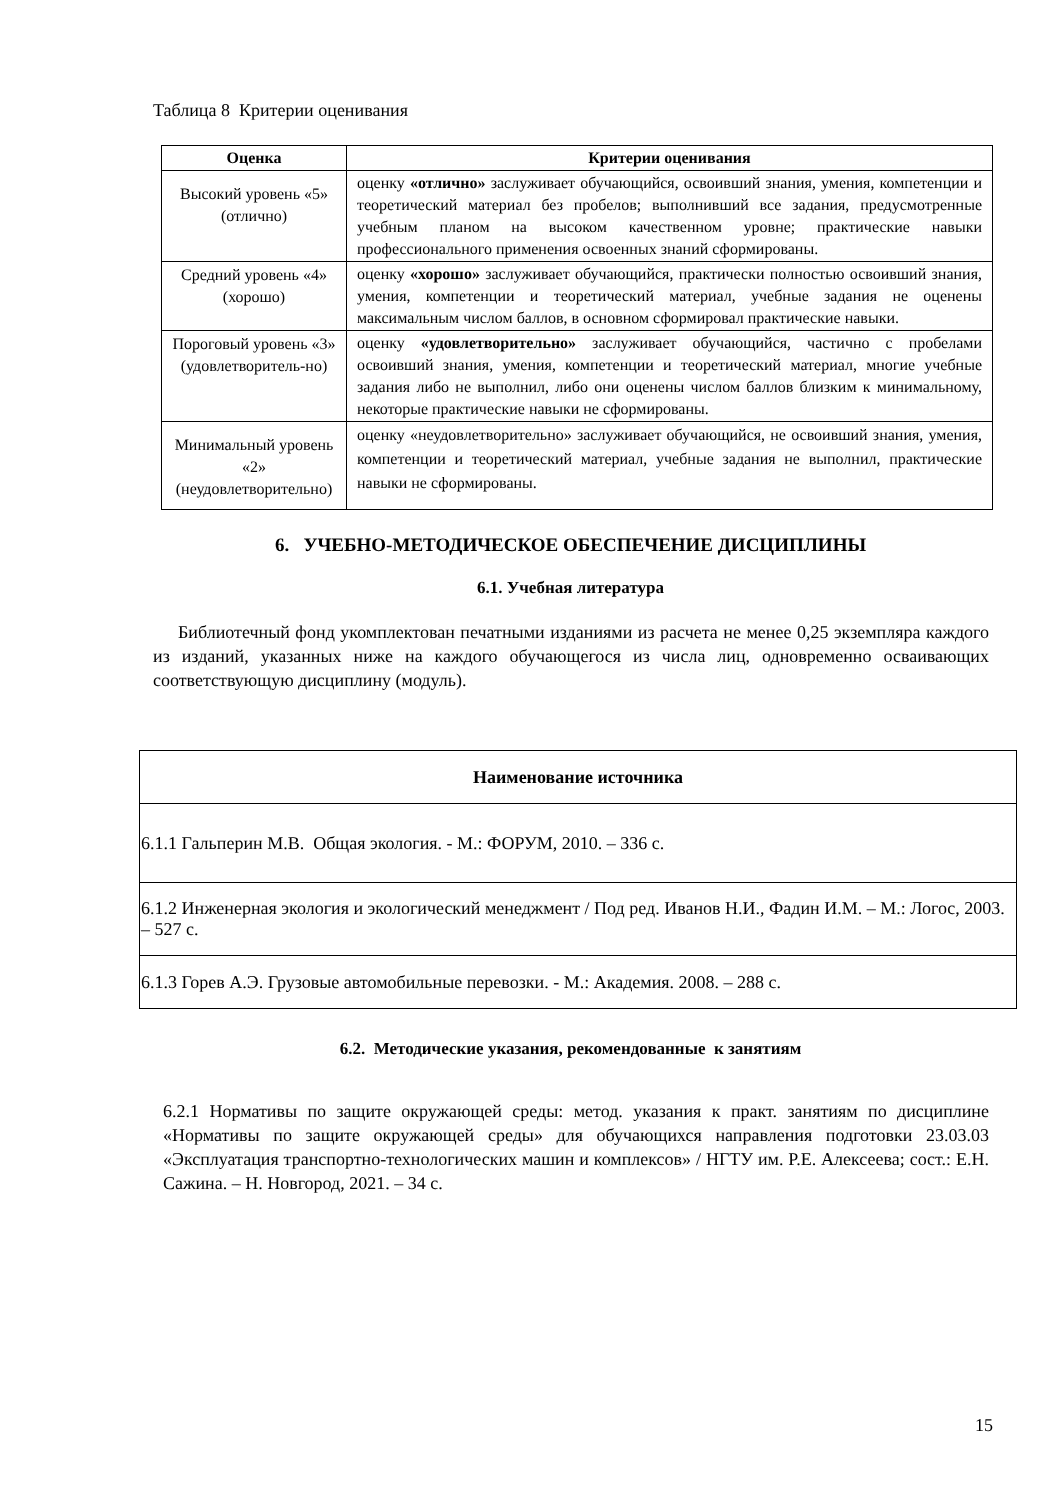Таблица 8 Критерии оценивания
| Оценка | Критерии оценивания |
| --- | --- |
| Высокий уровень «5» (отлично) | оценку «отлично» заслуживает обучающийся, освоивший знания, умения, компетенции и теоретический материал без пробелов; выполнивший все задания, предусмотренные учебным планом на высоком качественном уровне; практические навыки профессионального применения освоенных знаний сформированы. |
| Средний уровень «4» (хорошо) | оценку «хорошо» заслуживает обучающийся, практически полностью освоивший знания, умения, компетенции и теоретический материал, учебные задания не оценены максимальным числом баллов, в основном сформировал практические навыки. |
| Пороговый уровень «3» (удовлетворитель-но) | оценку «удовлетворительно» заслуживает обучающийся, частично с пробелами освоивший знания, умения, компетенции и теоретический материал, многие учебные задания либо не выполнил, либо они оценены числом баллов близким к минимальному, некоторые практические навыки не сформированы. |
| Минимальный уровень «2» (неудовлетворительно) | оценку «неудовлетворительно» заслуживает обучающийся, не освоивший знания, умения, компетенции и теоретический материал, учебные задания не выполнил, практические навыки не сформированы. |
6. УЧЕБНО-МЕТОДИЧЕСКОЕ ОБЕСПЕЧЕНИЕ ДИСЦИПЛИНЫ
6.1. Учебная литература
Библиотечный фонд укомплектован печатными изданиями из расчета не менее 0,25 экземпляра каждого из изданий, указанных ниже на каждого обучающегося из числа лиц, одновременно осваивающих соответствующую дисциплину (модуль).
| Наименование источника |
| --- |
| 6.1.1 Гальперин М.В. Общая экология. - М.: ФОРУМ, 2010. – 336 с. |
| 6.1.2 Инженерная экология и экологический менеджмент / Под ред. Иванов Н.И., Фадин И.М. – М.: Логос, 2003. – 527 с. |
| 6.1.3 Горев А.Э. Грузовые автомобильные перевозки. - М.: Академия. 2008. – 288 с. |
6.2. Методические указания, рекомендованные к занятиям
6.2.1 Нормативы по защите окружающей среды: метод. указания к практ. занятиям по дисциплине «Нормативы по защите окружающей среды» для обучающихся направления подготовки 23.03.03 «Эксплуатация транспортно-технологических машин и комплексов» / НГТУ им. Р.Е. Алексеева; сост.: Е.Н. Сажина. – Н. Новгород, 2021. – 34 с.
15